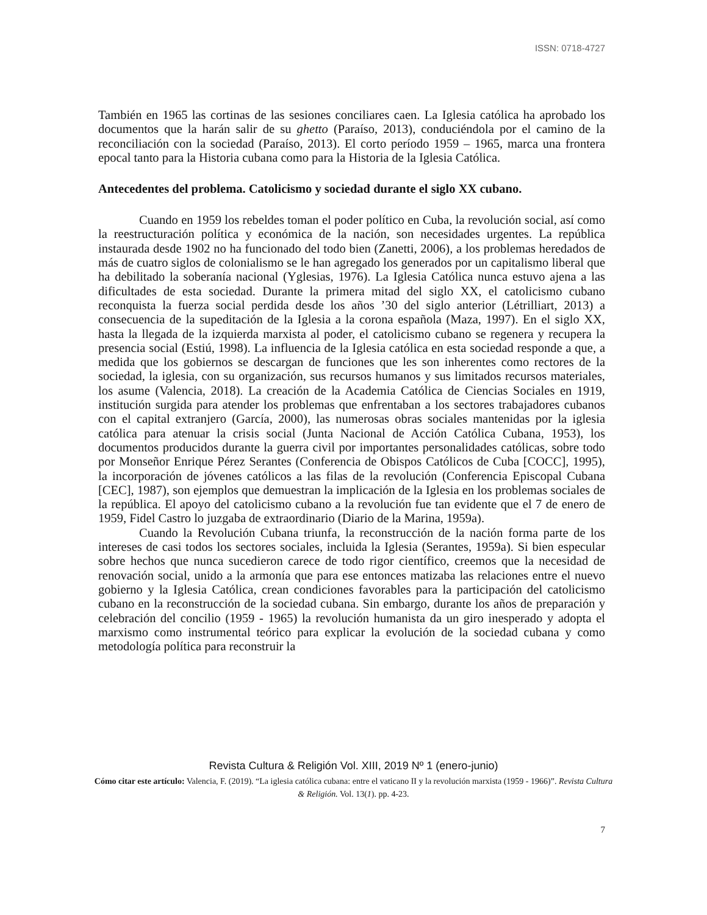ISSN: 0718-4727
También en 1965 las cortinas de las sesiones conciliares caen. La Iglesia católica ha aprobado los documentos que la harán salir de su ghetto (Paraíso, 2013), conduciéndola por el camino de la reconciliación con la sociedad (Paraíso, 2013). El corto período 1959 – 1965, marca una frontera epocal tanto para la Historia cubana como para la Historia de la Iglesia Católica.
Antecedentes del problema. Catolicismo y sociedad durante el siglo XX cubano.
Cuando en 1959 los rebeldes toman el poder político en Cuba, la revolución social, así como la reestructuración política y económica de la nación, son necesidades urgentes. La república instaurada desde 1902 no ha funcionado del todo bien (Zanetti, 2006), a los problemas heredados de más de cuatro siglos de colonialismo se le han agregado los generados por un capitalismo liberal que ha debilitado la soberanía nacional (Yglesias, 1976). La Iglesia Católica nunca estuvo ajena a las dificultades de esta sociedad. Durante la primera mitad del siglo XX, el catolicismo cubano reconquista la fuerza social perdida desde los años ’30 del siglo anterior (Létrilliart, 2013) a consecuencia de la supeditación de la Iglesia a la corona española (Maza, 1997). En el siglo XX, hasta la llegada de la izquierda marxista al poder, el catolicismo cubano se regenera y recupera la presencia social (Estiú, 1998). La influencia de la Iglesia católica en esta sociedad responde a que, a medida que los gobiernos se descargan de funciones que les son inherentes como rectores de la sociedad, la iglesia, con su organización, sus recursos humanos y sus limitados recursos materiales, los asume (Valencia, 2018). La creación de la Academia Católica de Ciencias Sociales en 1919, institución surgida para atender los problemas que enfrentaban a los sectores trabajadores cubanos con el capital extranjero (García, 2000), las numerosas obras sociales mantenidas por la iglesia católica para atenuar la crisis social (Junta Nacional de Acción Católica Cubana, 1953), los documentos producidos durante la guerra civil por importantes personalidades católicas, sobre todo por Monseñor Enrique Pérez Serantes (Conferencia de Obispos Católicos de Cuba [COCC], 1995), la incorporación de jóvenes católicos a las filas de la revolución (Conferencia Episcopal Cubana [CEC], 1987), son ejemplos que demuestran la implicación de la Iglesia en los problemas sociales de la república. El apoyo del catolicismo cubano a la revolución fue tan evidente que el 7 de enero de 1959, Fidel Castro lo juzgaba de extraordinario (Diario de la Marina, 1959a).
Cuando la Revolución Cubana triunfa, la reconstrucción de la nación forma parte de los intereses de casi todos los sectores sociales, incluida la Iglesia (Serantes, 1959a). Si bien especular sobre hechos que nunca sucedieron carece de todo rigor científico, creemos que la necesidad de renovación social, unido a la armonía que para ese entonces matizaba las relaciones entre el nuevo gobierno y la Iglesia Católica, crean condiciones favorables para la participación del catolicismo cubano en la reconstrucción de la sociedad cubana. Sin embargo, durante los años de preparación y celebración del concilio (1959 - 1965) la revolución humanista da un giro inesperado y adopta el marxismo como instrumental teórico para explicar la evolución de la sociedad cubana y como metodología política para reconstruir la
Revista Cultura & Religión Vol. XIII, 2019 Nº 1 (enero-junio)
Cómo citar este artículo: Valencia, F. (2019). “La iglesia católica cubana: entre el vaticano II y la revolución marxista (1959 - 1966)”. Revista Cultura & Religión. Vol. 13(1). pp. 4-23.
7